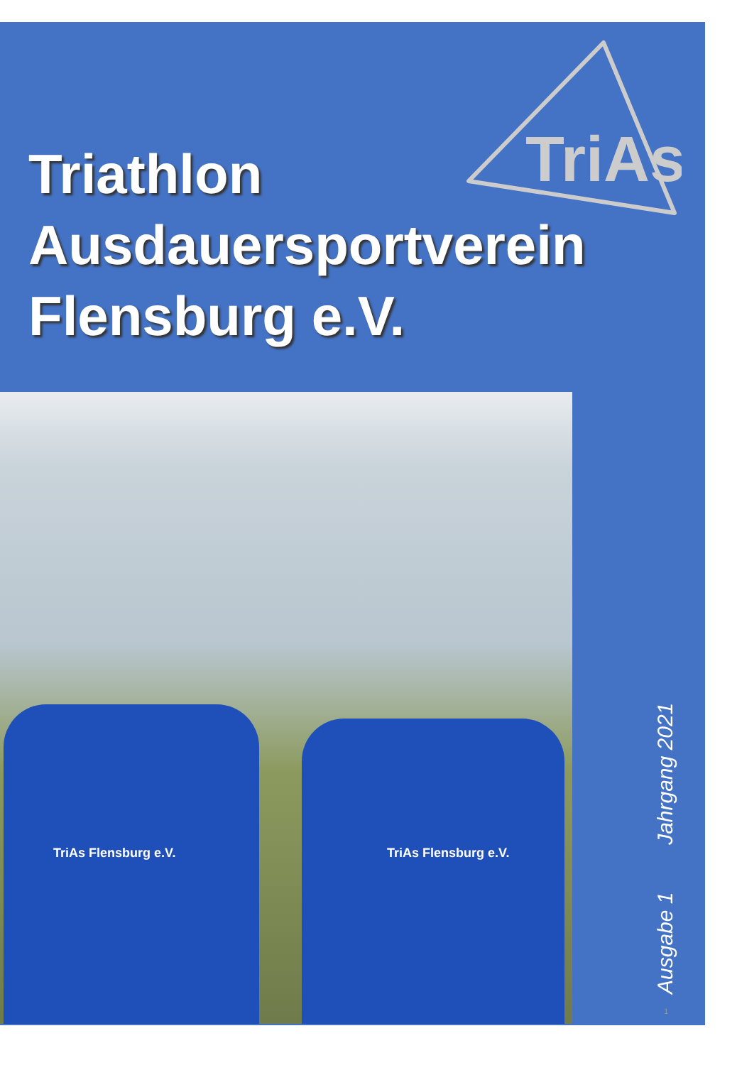TriAs
Triathlon
Ausdauersportverein
Flensburg e.V.
TriAs Flensburg e.V. TriAs Flensburg e.V.
Ausgabe 1 Jahrgang 2021 1